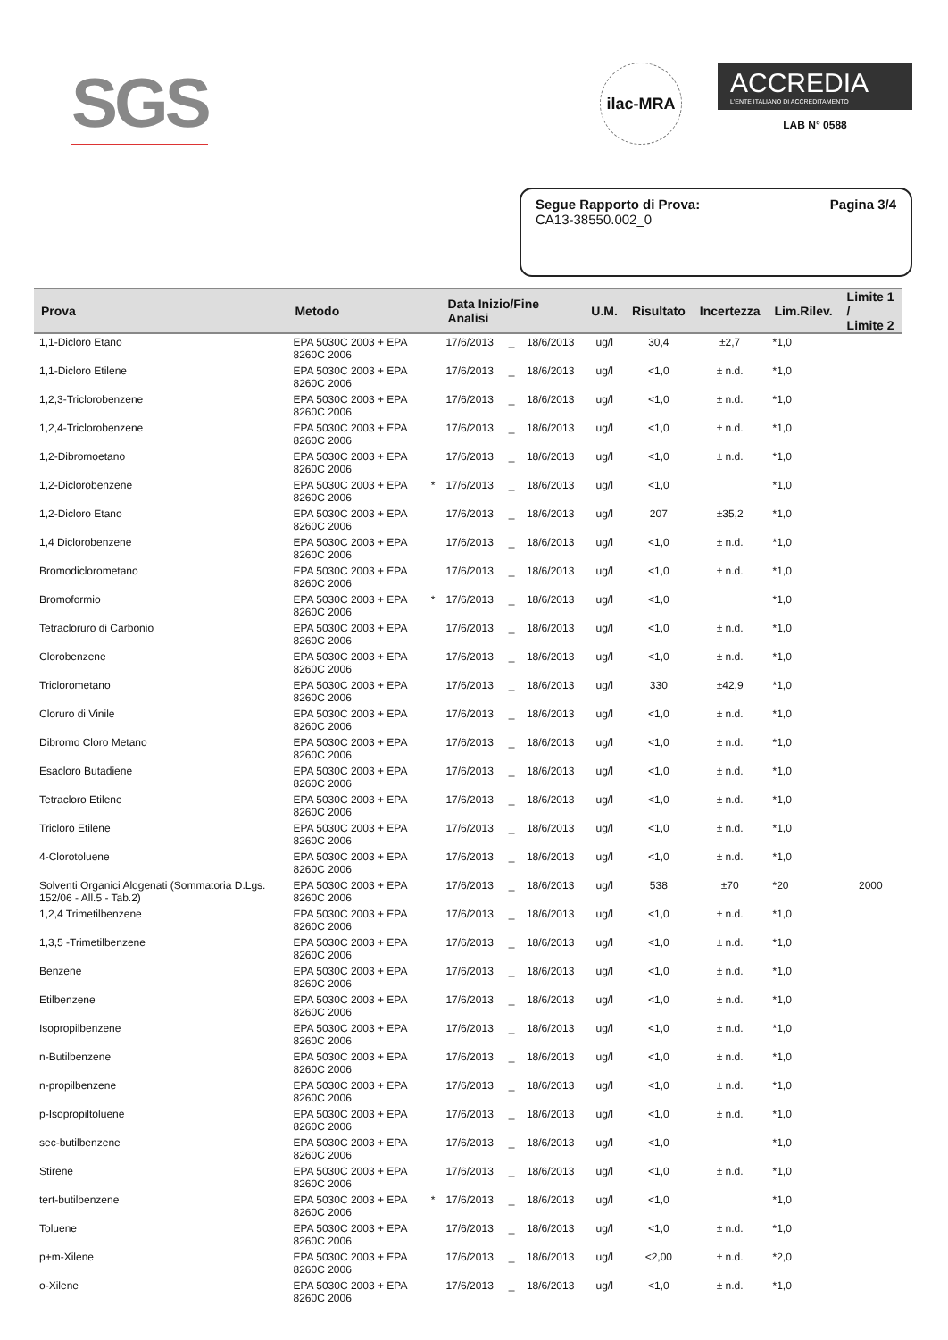SGS
ilac-MRA
ACCREDIA
L'ENTE ITALIANO DI ACCREDITAMENTO
LAB N° 0588
Segue Rapporto di Prova:
CA13-38550.002_0
Pagina 3/4
| Prova | Metodo | | Data Inizio/Fine Analisi | | | U.M. | Risultato | Incertezza | Lim.Rilev. | Limite 1 / Limite 2 |
| --- | --- | --- | --- | --- | --- | --- | --- | --- | --- | --- |
| 1,1-Dicloro Etano | EPA 5030C 2003 + EPA 8260C 2006 | | 17/6/2013 | _ | 18/6/2013 | ug/l | 30,4 | ±2,7 | *1,0 | |
| 1,1-Dicloro Etilene | EPA 5030C 2003 + EPA 8260C 2006 | | 17/6/2013 | _ | 18/6/2013 | ug/l | <1,0 | ± n.d. | *1,0 | |
| 1,2,3-Triclorobenzene | EPA 5030C 2003 + EPA 8260C 2006 | | 17/6/2013 | _ | 18/6/2013 | ug/l | <1,0 | ± n.d. | *1,0 | |
| 1,2,4-Triclorobenzene | EPA 5030C 2003 + EPA 8260C 2006 | | 17/6/2013 | _ | 18/6/2013 | ug/l | <1,0 | ± n.d. | *1,0 | |
| 1,2-Dibromoetano | EPA 5030C 2003 + EPA 8260C 2006 | | 17/6/2013 | _ | 18/6/2013 | ug/l | <1,0 | ± n.d. | *1,0 | |
| 1,2-Diclorobenzene | EPA 5030C 2003 + EPA 8260C 2006 | * | 17/6/2013 | _ | 18/6/2013 | ug/l | <1,0 | | *1,0 | |
| 1,2-Dicloro Etano | EPA 5030C 2003 + EPA 8260C 2006 | | 17/6/2013 | _ | 18/6/2013 | ug/l | 207 | ±35,2 | *1,0 | |
| 1,4 Diclorobenzene | EPA 5030C 2003 + EPA 8260C 2006 | | 17/6/2013 | _ | 18/6/2013 | ug/l | <1,0 | ± n.d. | *1,0 | |
| Bromodiclorometano | EPA 5030C 2003 + EPA 8260C 2006 | | 17/6/2013 | _ | 18/6/2013 | ug/l | <1,0 | ± n.d. | *1,0 | |
| Bromoformio | EPA 5030C 2003 + EPA 8260C 2006 | * | 17/6/2013 | _ | 18/6/2013 | ug/l | <1,0 | | *1,0 | |
| Tetracloruro di Carbonio | EPA 5030C 2003 + EPA 8260C 2006 | | 17/6/2013 | _ | 18/6/2013 | ug/l | <1,0 | ± n.d. | *1,0 | |
| Clorobenzene | EPA 5030C 2003 + EPA 8260C 2006 | | 17/6/2013 | _ | 18/6/2013 | ug/l | <1,0 | ± n.d. | *1,0 | |
| Triclorometano | EPA 5030C 2003 + EPA 8260C 2006 | | 17/6/2013 | _ | 18/6/2013 | ug/l | 330 | ±42,9 | *1,0 | |
| Cloruro di Vinile | EPA 5030C 2003 + EPA 8260C 2006 | | 17/6/2013 | _ | 18/6/2013 | ug/l | <1,0 | ± n.d. | *1,0 | |
| Dibromo Cloro Metano | EPA 5030C 2003 + EPA 8260C 2006 | | 17/6/2013 | _ | 18/6/2013 | ug/l | <1,0 | ± n.d. | *1,0 | |
| Esacloro Butadiene | EPA 5030C 2003 + EPA 8260C 2006 | | 17/6/2013 | _ | 18/6/2013 | ug/l | <1,0 | ± n.d. | *1,0 | |
| Tetracloro Etilene | EPA 5030C 2003 + EPA 8260C 2006 | | 17/6/2013 | _ | 18/6/2013 | ug/l | <1,0 | ± n.d. | *1,0 | |
| Tricloro Etilene | EPA 5030C 2003 + EPA 8260C 2006 | | 17/6/2013 | _ | 18/6/2013 | ug/l | <1,0 | ± n.d. | *1,0 | |
| 4-Clorotoluene | EPA 5030C 2003 + EPA 8260C 2006 | | 17/6/2013 | _ | 18/6/2013 | ug/l | <1,0 | ± n.d. | *1,0 | |
| Solventi Organici Alogenati (Sommatoria D.Lgs. 152/06 - All.5 - Tab.2) | EPA 5030C 2003 + EPA 8260C 2006 | | 17/6/2013 | _ | 18/6/2013 | ug/l | 538 | ±70 | *20 | 2000 |
| 1,2,4 Trimetilbenzene | EPA 5030C 2003 + EPA 8260C 2006 | | 17/6/2013 | _ | 18/6/2013 | ug/l | <1,0 | ± n.d. | *1,0 | |
| 1,3,5 -Trimetilbenzene | EPA 5030C 2003 + EPA 8260C 2006 | | 17/6/2013 | _ | 18/6/2013 | ug/l | <1,0 | ± n.d. | *1,0 | |
| Benzene | EPA 5030C 2003 + EPA 8260C 2006 | | 17/6/2013 | _ | 18/6/2013 | ug/l | <1,0 | ± n.d. | *1,0 | |
| Etilbenzene | EPA 5030C 2003 + EPA 8260C 2006 | | 17/6/2013 | _ | 18/6/2013 | ug/l | <1,0 | ± n.d. | *1,0 | |
| Isopropilbenzene | EPA 5030C 2003 + EPA 8260C 2006 | | 17/6/2013 | _ | 18/6/2013 | ug/l | <1,0 | ± n.d. | *1,0 | |
| n-Butilbenzene | EPA 5030C 2003 + EPA 8260C 2006 | | 17/6/2013 | _ | 18/6/2013 | ug/l | <1,0 | ± n.d. | *1,0 | |
| n-propilbenzene | EPA 5030C 2003 + EPA 8260C 2006 | | 17/6/2013 | _ | 18/6/2013 | ug/l | <1,0 | ± n.d. | *1,0 | |
| p-Isopropiltoluene | EPA 5030C 2003 + EPA 8260C 2006 | | 17/6/2013 | _ | 18/6/2013 | ug/l | <1,0 | ± n.d. | *1,0 | |
| sec-butilbenzene | EPA 5030C 2003 + EPA 8260C 2006 | | 17/6/2013 | _ | 18/6/2013 | ug/l | <1,0 | | *1,0 | |
| Stirene | EPA 5030C 2003 + EPA 8260C 2006 | | 17/6/2013 | _ | 18/6/2013 | ug/l | <1,0 | ± n.d. | *1,0 | |
| tert-butilbenzene | EPA 5030C 2003 + EPA 8260C 2006 | * | 17/6/2013 | _ | 18/6/2013 | ug/l | <1,0 | | *1,0 | |
| Toluene | EPA 5030C 2003 + EPA 8260C 2006 | | 17/6/2013 | _ | 18/6/2013 | ug/l | <1,0 | ± n.d. | *1,0 | |
| p+m-Xilene | EPA 5030C 2003 + EPA 8260C 2006 | | 17/6/2013 | _ | 18/6/2013 | ug/l | <2,00 | ± n.d. | *2,0 | |
| o-Xilene | EPA 5030C 2003 + EPA 8260C 2006 | | 17/6/2013 | _ | 18/6/2013 | ug/l | <1,0 | ± n.d. | *1,0 | |